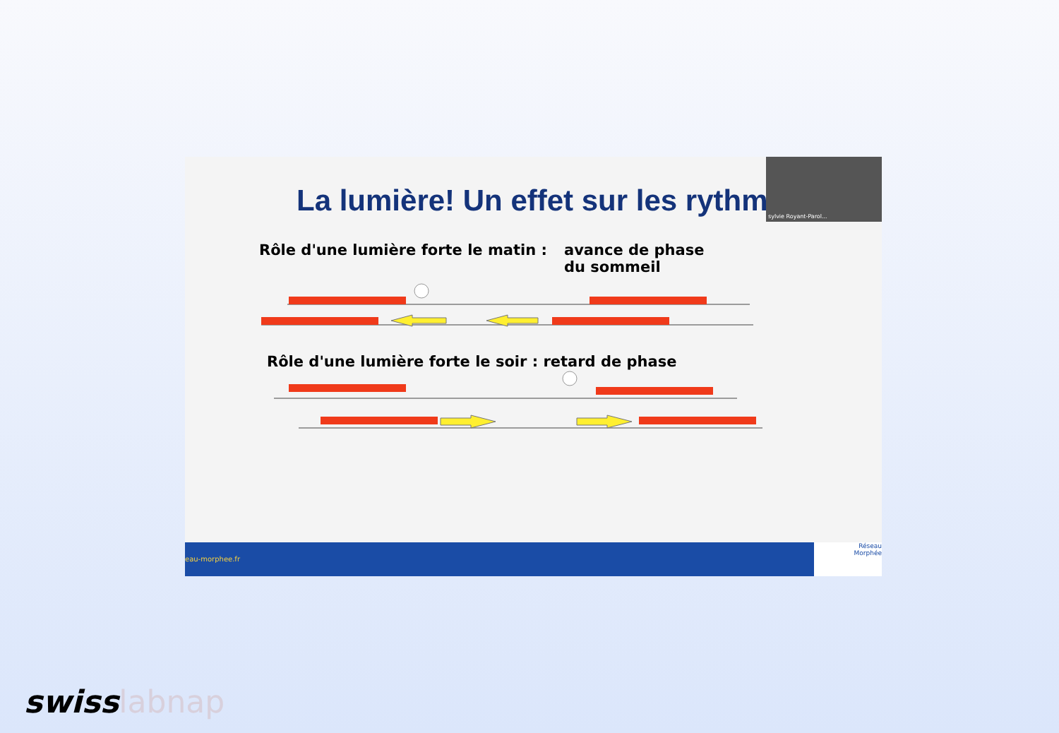sylvie Royant-Parol...
La lumière! Un effet sur les rythm
Rôle d'une lumière forte le matin :
avance de phase
du sommeil
Rôle d'une lumière forte le soir : retard de phase
eau-morphee.fr
Réseau
Morphée
swisslabnap